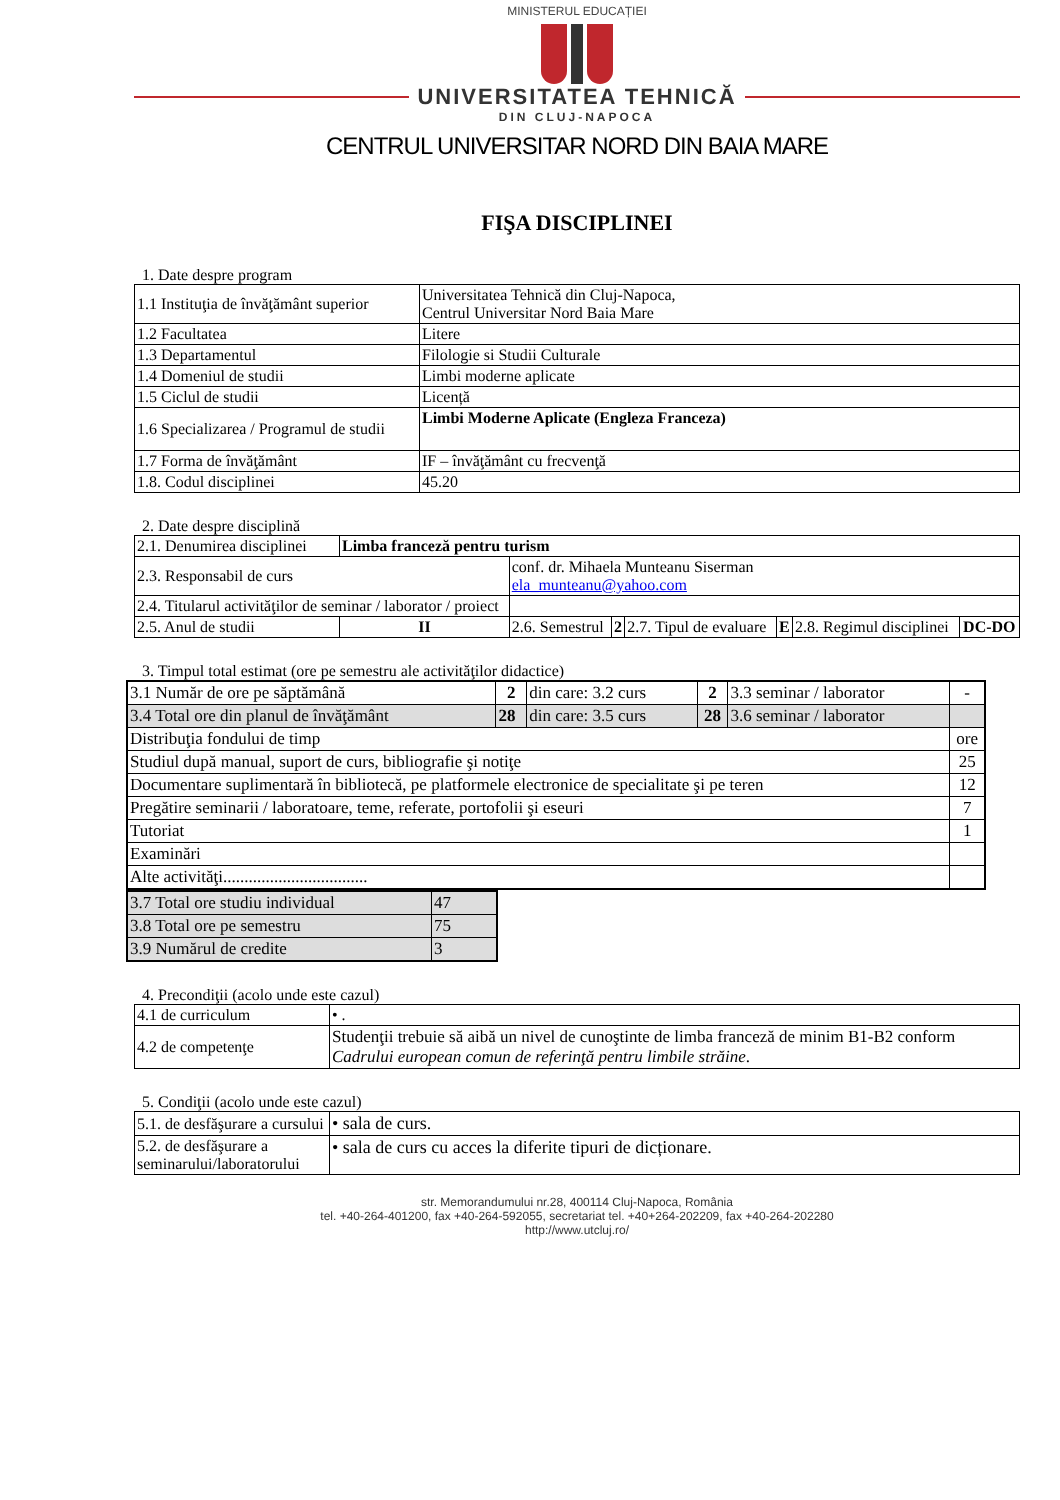MINISTERUL EDUCAȚIEI
UNIVERSITATEA TEHNICĂ
DIN CLUJ-NAPOCA
CENTRUL UNIVERSITAR NORD DIN BAIA MARE
FIŞA DISCIPLINEI
1. Date despre program
| 1.1 Instituţia de învăţământ superior | Universitatea Tehnică din Cluj-Napoca, Centrul Universitar Nord Baia Mare |
| 1.2 Facultatea | Litere |
| 1.3 Departamentul | Filologie si Studii Culturale |
| 1.4 Domeniul de studii | Limbi moderne aplicate |
| 1.5 Ciclul de studii | Licență |
| 1.6 Specializarea / Programul de studii | Limbi Moderne Aplicate (Engleza Franceza) |
| 1.7 Forma de învăţământ | IF – învăţământ cu frecvenţă |
| 1.8. Codul disciplinei | 45.20 |
2. Date despre disciplină
| 2.1. Denumirea disciplinei | Limba franceză pentru turism | | | | | | |
| 2.3. Responsabil de curs | | conf. dr. Mihaela Munteanu Siserman ela_munteanu@yahoo.com | | | | | |
| 2.4. Titularul activităţilor de seminar / laborator / proiect | | | | | | | |
| 2.5. Anul de studii | II | 2.6. Semestrul | 2 | 2.7. Tipul de evaluare | E | 2.8. Regimul disciplinei | DC-DO |
3. Timpul total estimat (ore pe semestru ale activităţilor didactice)
| 3.1 Număr de ore pe săptămână | 2 | din care: 3.2 curs | 2 | 3.3 seminar / laborator | - |
| 3.4 Total ore din planul de învăţământ | 28 | din care: 3.5 curs | 28 | 3.6 seminar / laborator | |
| Distribuţia fondului de timp | | | | | ore |
| Studiul după manual, suport de curs, bibliografie şi notiţe | | | | | 25 |
| Documentare suplimentară în bibliotecă, pe platformele electronice de specialitate şi pe teren | | | | | 12 |
| Pregătire seminarii / laboratoare, teme, referate, portofolii şi eseuri | | | | | 7 |
| Tutoriat | | | | | 1 |
| Examinări | | | | | |
| Alte activităţi.................................. | | | | | |
| 3.7 Total ore studiu individual | 47 |
| 3.8 Total ore pe semestru | 75 |
| 3.9 Numărul de credite | 3 |
4. Precondiţii (acolo unde este cazul)
| 4.1 de curriculum | • . |
| 4.2 de competenţe | Studenţii trebuie să aibă un nivel de cunoştinte de limba franceză de minim B1-B2 conform Cadrului european comun de referinţă pentru limbile străine . |
5. Condiţii (acolo unde este cazul)
| 5.1. de desfăşurare a cursului | • sala de curs. |
| 5.2. de desfăşurare a seminarului/laboratorului | • sala de curs cu acces la diferite tipuri de dicționare. |
str. Memorandumului nr.28, 400114 Cluj-Napoca, România
tel. +40-264-401200, fax +40-264-592055, secretariat tel. +40+264-202209, fax +40-264-202280
http://www.utcluj.ro/